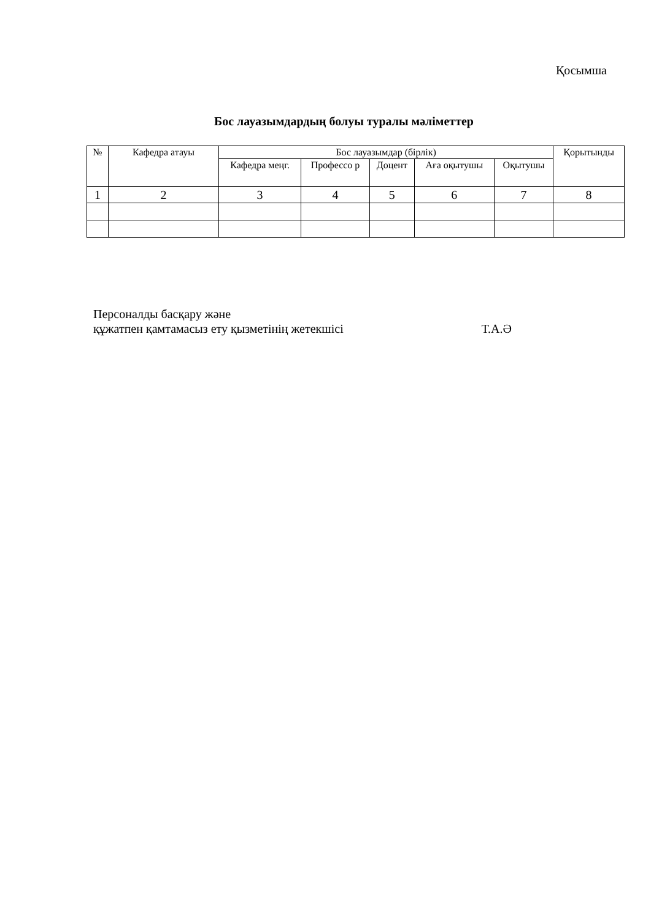Қосымша
Бос лауазымдардың болуы туралы мәліметтер
| № | Кафедра атауы | Бос лауазымдар (бірлік) | | | | | Қорытынды |
| --- | --- | --- | --- | --- | --- | --- | --- |
| | | Кафедра меңг. | Профессо р | Доцент | Аға оқытушы | Оқытушы | |
| 1 | 2 | 3 | 4 | 5 | 6 | 7 | 8 |
Персоналды басқару және
құжатпен қамтамасыз ету қызметінің жетекшісі Т.А.Ә